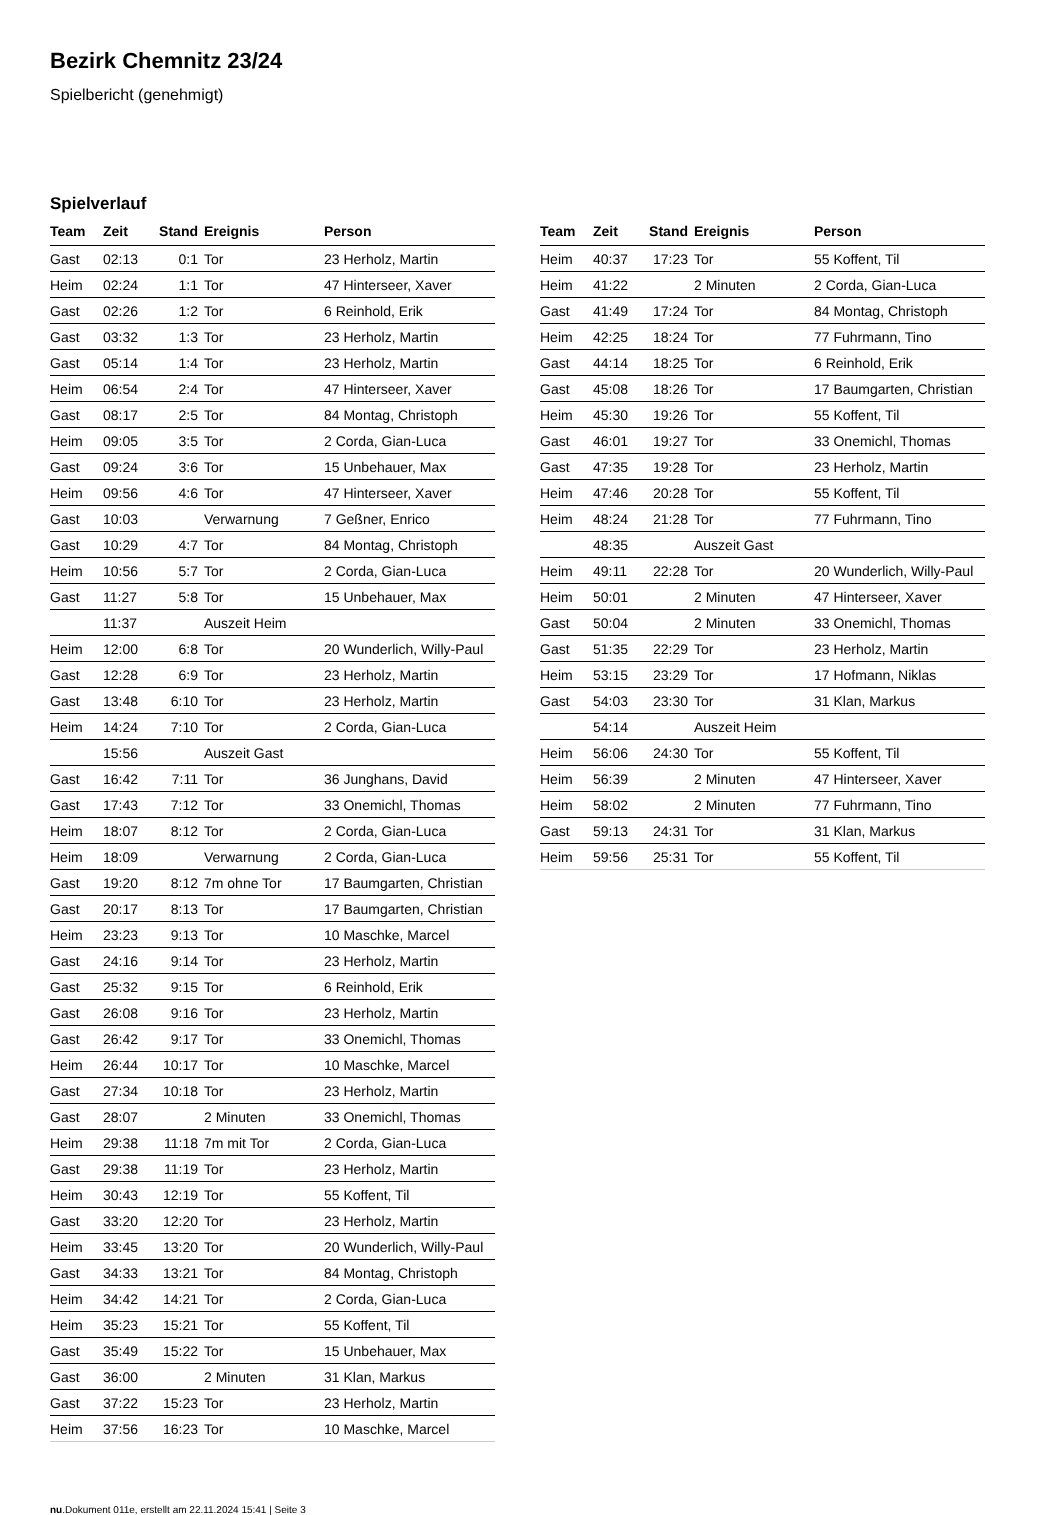Bezirk Chemnitz 23/24
Spielbericht (genehmigt)
Spielverlauf
| Team | Zeit | Stand | Ereignis | Person |
| --- | --- | --- | --- | --- |
| Gast | 02:13 | 0:1 | Tor | 23 Herholz, Martin |
| Heim | 02:24 | 1:1 | Tor | 47 Hinterseer, Xaver |
| Gast | 02:26 | 1:2 | Tor | 6 Reinhold, Erik |
| Gast | 03:32 | 1:3 | Tor | 23 Herholz, Martin |
| Gast | 05:14 | 1:4 | Tor | 23 Herholz, Martin |
| Heim | 06:54 | 2:4 | Tor | 47 Hinterseer, Xaver |
| Gast | 08:17 | 2:5 | Tor | 84 Montag, Christoph |
| Heim | 09:05 | 3:5 | Tor | 2 Corda, Gian-Luca |
| Gast | 09:24 | 3:6 | Tor | 15 Unbehauer, Max |
| Heim | 09:56 | 4:6 | Tor | 47 Hinterseer, Xaver |
| Gast | 10:03 | | Verwarnung | 7 Geßner, Enrico |
| Gast | 10:29 | 4:7 | Tor | 84 Montag, Christoph |
| Heim | 10:56 | 5:7 | Tor | 2 Corda, Gian-Luca |
| Gast | 11:27 | 5:8 | Tor | 15 Unbehauer, Max |
| | 11:37 | | Auszeit Heim | |
| Heim | 12:00 | 6:8 | Tor | 20 Wunderlich, Willy-Paul |
| Gast | 12:28 | 6:9 | Tor | 23 Herholz, Martin |
| Gast | 13:48 | 6:10 | Tor | 23 Herholz, Martin |
| Heim | 14:24 | 7:10 | Tor | 2 Corda, Gian-Luca |
| | 15:56 | | Auszeit Gast | |
| Gast | 16:42 | 7:11 | Tor | 36 Junghans, David |
| Gast | 17:43 | 7:12 | Tor | 33 Onemichl, Thomas |
| Heim | 18:07 | 8:12 | Tor | 2 Corda, Gian-Luca |
| Heim | 18:09 | | Verwarnung | 2 Corda, Gian-Luca |
| Gast | 19:20 | 8:12 | 7m ohne Tor | 17 Baumgarten, Christian |
| Gast | 20:17 | 8:13 | Tor | 17 Baumgarten, Christian |
| Heim | 23:23 | 9:13 | Tor | 10 Maschke, Marcel |
| Gast | 24:16 | 9:14 | Tor | 23 Herholz, Martin |
| Gast | 25:32 | 9:15 | Tor | 6 Reinhold, Erik |
| Gast | 26:08 | 9:16 | Tor | 23 Herholz, Martin |
| Gast | 26:42 | 9:17 | Tor | 33 Onemichl, Thomas |
| Heim | 26:44 | 10:17 | Tor | 10 Maschke, Marcel |
| Gast | 27:34 | 10:18 | Tor | 23 Herholz, Martin |
| Gast | 28:07 | | 2 Minuten | 33 Onemichl, Thomas |
| Heim | 29:38 | 11:18 | 7m mit Tor | 2 Corda, Gian-Luca |
| Gast | 29:38 | 11:19 | Tor | 23 Herholz, Martin |
| Heim | 30:43 | 12:19 | Tor | 55 Koffent, Til |
| Gast | 33:20 | 12:20 | Tor | 23 Herholz, Martin |
| Heim | 33:45 | 13:20 | Tor | 20 Wunderlich, Willy-Paul |
| Gast | 34:33 | 13:21 | Tor | 84 Montag, Christoph |
| Heim | 34:42 | 14:21 | Tor | 2 Corda, Gian-Luca |
| Heim | 35:23 | 15:21 | Tor | 55 Koffent, Til |
| Gast | 35:49 | 15:22 | Tor | 15 Unbehauer, Max |
| Gast | 36:00 | | 2 Minuten | 31 Klan, Markus |
| Gast | 37:22 | 15:23 | Tor | 23 Herholz, Martin |
| Heim | 37:56 | 16:23 | Tor | 10 Maschke, Marcel |
| Team | Zeit | Stand | Ereignis | Person |
| --- | --- | --- | --- | --- |
| Heim | 40:37 | 17:23 | Tor | 55 Koffent, Til |
| Heim | 41:22 | | 2 Minuten | 2 Corda, Gian-Luca |
| Gast | 41:49 | 17:24 | Tor | 84 Montag, Christoph |
| Heim | 42:25 | 18:24 | Tor | 77 Fuhrmann, Tino |
| Gast | 44:14 | 18:25 | Tor | 6 Reinhold, Erik |
| Gast | 45:08 | 18:26 | Tor | 17 Baumgarten, Christian |
| Heim | 45:30 | 19:26 | Tor | 55 Koffent, Til |
| Gast | 46:01 | 19:27 | Tor | 33 Onemichl, Thomas |
| Gast | 47:35 | 19:28 | Tor | 23 Herholz, Martin |
| Heim | 47:46 | 20:28 | Tor | 55 Koffent, Til |
| Heim | 48:24 | 21:28 | Tor | 77 Fuhrmann, Tino |
| | 48:35 | | Auszeit Gast | |
| Heim | 49:11 | 22:28 | Tor | 20 Wunderlich, Willy-Paul |
| Heim | 50:01 | | 2 Minuten | 47 Hinterseer, Xaver |
| Gast | 50:04 | | 2 Minuten | 33 Onemichl, Thomas |
| Gast | 51:35 | 22:29 | Tor | 23 Herholz, Martin |
| Heim | 53:15 | 23:29 | Tor | 17 Hofmann, Niklas |
| Gast | 54:03 | 23:30 | Tor | 31 Klan, Markus |
| | 54:14 | | Auszeit Heim | |
| Heim | 56:06 | 24:30 | Tor | 55 Koffent, Til |
| Heim | 56:39 | | 2 Minuten | 47 Hinterseer, Xaver |
| Heim | 58:02 | | 2 Minuten | 77 Fuhrmann, Tino |
| Gast | 59:13 | 24:31 | Tor | 31 Klan, Markus |
| Heim | 59:56 | 25:31 | Tor | 55 Koffent, Til |
nu.Dokument 011e, erstellt am 22.11.2024 15:41 | Seite 3